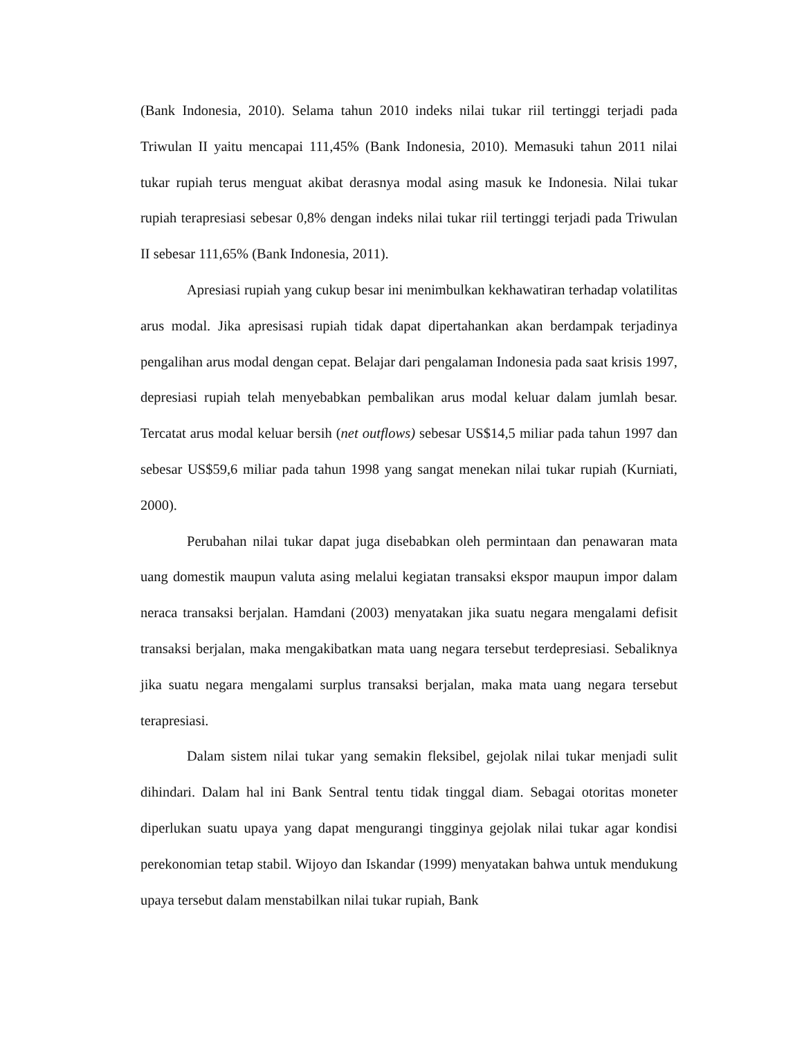(Bank Indonesia, 2010). Selama tahun 2010 indeks nilai tukar riil tertinggi terjadi pada Triwulan II yaitu mencapai 111,45% (Bank Indonesia, 2010). Memasuki tahun 2011 nilai tukar rupiah terus menguat akibat derasnya modal asing masuk ke Indonesia. Nilai tukar rupiah terapresiasi sebesar 0,8% dengan indeks nilai tukar riil tertinggi terjadi pada Triwulan II sebesar 111,65% (Bank Indonesia, 2011).
Apresiasi rupiah yang cukup besar ini menimbulkan kekhawatiran terhadap volatilitas arus modal. Jika apresisasi rupiah tidak dapat dipertahankan akan berdampak terjadinya pengalihan arus modal dengan cepat. Belajar dari pengalaman Indonesia pada saat krisis 1997, depresiasi rupiah telah menyebabkan pembalikan arus modal keluar dalam jumlah besar. Tercatat arus modal keluar bersih (net outflows) sebesar US$14,5 miliar pada tahun 1997 dan sebesar US$59,6 miliar pada tahun 1998 yang sangat menekan nilai tukar rupiah (Kurniati, 2000).
Perubahan nilai tukar dapat juga disebabkan oleh permintaan dan penawaran mata uang domestik maupun valuta asing melalui kegiatan transaksi ekspor maupun impor dalam neraca transaksi berjalan. Hamdani (2003) menyatakan jika suatu negara mengalami defisit transaksi berjalan, maka mengakibatkan mata uang negara tersebut terdepresiasi. Sebaliknya jika suatu negara mengalami surplus transaksi berjalan, maka mata uang negara tersebut terapresiasi.
Dalam sistem nilai tukar yang semakin fleksibel, gejolak nilai tukar menjadi sulit dihindari. Dalam hal ini Bank Sentral tentu tidak tinggal diam. Sebagai otoritas moneter diperlukan suatu upaya yang dapat mengurangi tingginya gejolak nilai tukar agar kondisi perekonomian tetap stabil. Wijoyo dan Iskandar (1999) menyatakan bahwa untuk mendukung upaya tersebut dalam menstabilkan nilai tukar rupiah, Bank